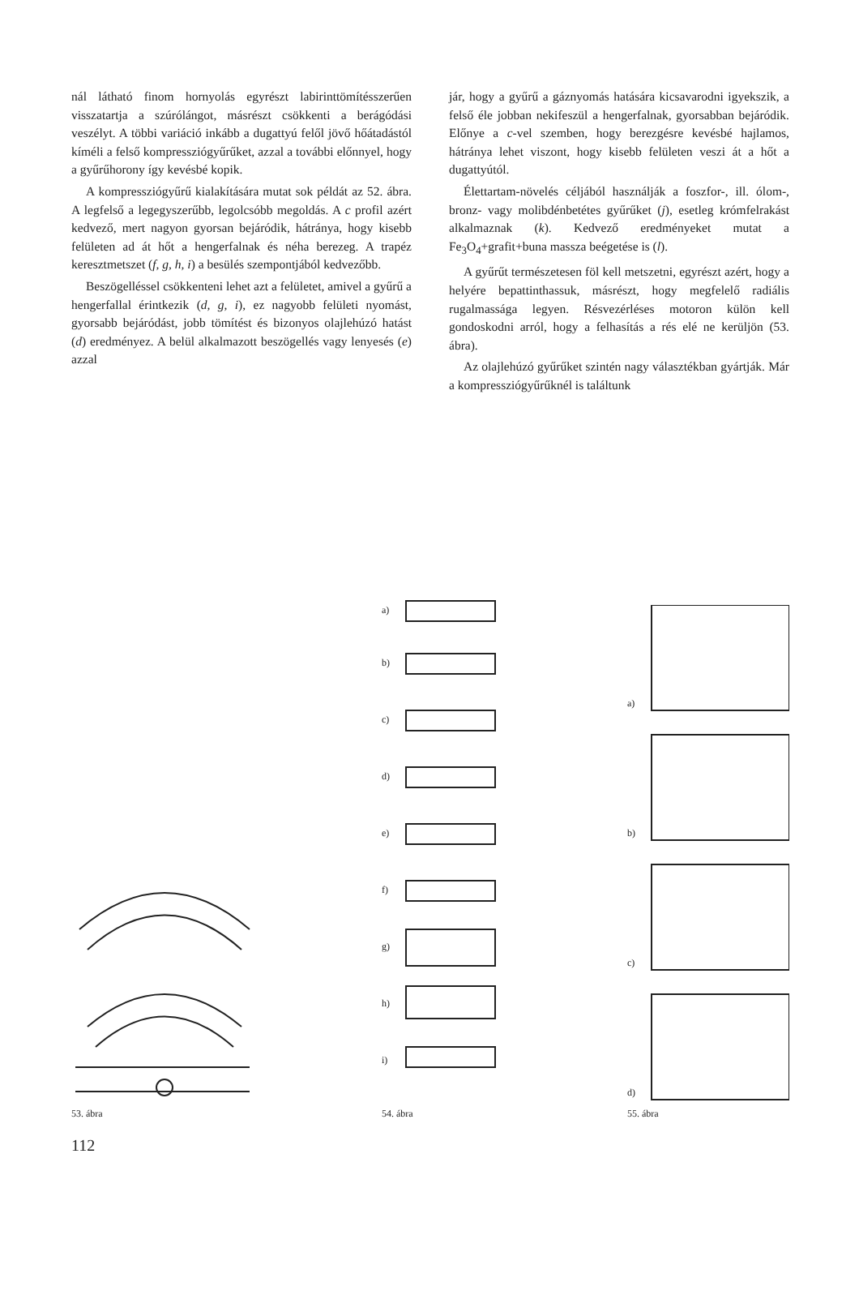nál látható finom hornyolás egyrészt labirinttömítésszerűen visszatartja a szúrólángot, másrészt csökkenti a berágódási veszélyt. A többi variáció inkább a dugattyú felől jövő hőátadástól kíméli a felső kompressziógyűrűket, azzal a további előnnyel, hogy a gyűrűhorony így kevésbé kopik.
A kompressziógyűrű kialakítására mutat sok példát az 52. ábra. A legfelső a legegyszerűbb, legolcsóbb megoldás. A c profil azért kedvező, mert nagyon gyorsan bejáródik, hátránya, hogy kisebb felületen ad át hőt a hengerfalnak és néha berezeg. A trapéz keresztmetszet (f, g, h, i) a besülés szempontjából kedvezőbb.
Beszögelléssel csökkenteni lehet azt a felületet, amivel a gyűrű a hengerfallal érintkezik (d, g, i), ez nagyobb felületi nyomást, gyorsabb bejáródást, jobb tömítést és bizonyos olajlehúzó hatást (d) eredményez. A belül alkalmazott beszögellés vagy lenyesés (e) azzal
jár, hogy a gyűrű a gáznyomás hatására kicsavarodni igyekszik, a felső éle jobban nekifeszül a hengerfalnak, gyorsabban bejáródik. Előnye a c-vel szemben, hogy berezgésre kevésbé hajlamos, hátránya lehet viszont, hogy kisebb felületen veszi át a hőt a dugattyútól.
Élettartam-növelés céljából használják a foszfor-, ill. ólom-, bronz- vagy molibdénbetétes gyűrűket (j), esetleg krómfelrakást alkalmaznak (k). Kedvező eredményeket mutat a Fe<sub>3</sub>O<sub>4</sub>+grafit+buna massza beégetése is (l).
A gyűrűt természetesen föl kell metszetni, egyrészt azért, hogy a helyére bepattinthassuk, másrészt, hogy megfelelő radiális rugalmassága legyen. Résvezérléses motoron külön kell gondoskodni arról, hogy a felhasítás a rés elé ne kerüljön (53. ábra).
Az olajlehúzó gyűrűket szintén nagy választékban gyártják. Már a kompressziógyűrűknél is találtunk
53. ábra
a)
b)
c)
d)
e)
f)
g)
h)
i)
54. ábra
a)
b)
c)
d)
55. ábra
112